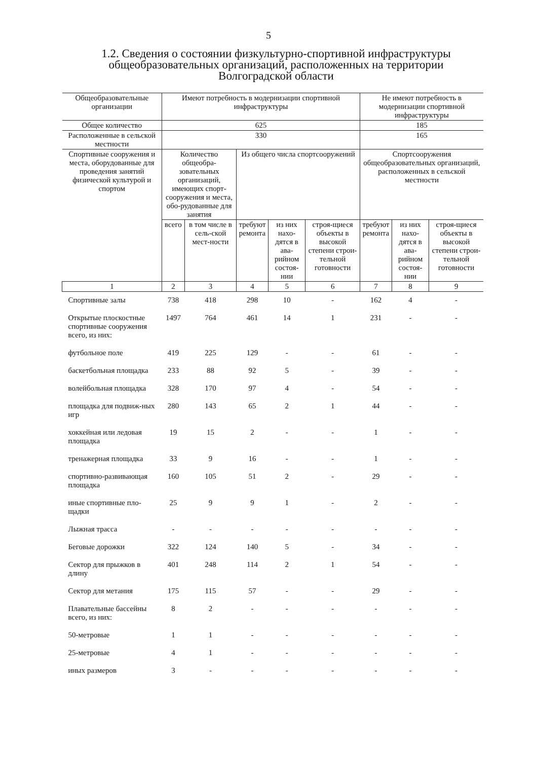5
1.2. Сведения о состоянии физкультурно-спортивной инфраструктуры общеобразовательных организаций, расположенных на территории Волгоградской области
| Общеобразовательные организации | Имеют потребность в модернизации спортивной инфраструктуры | | | | | Не имеют потребность в модернизации спортивной инфраструктуры | | |
| --- | --- | --- | --- | --- | --- | --- | --- | --- |
| Общее количество | 625 | | | | | 185 | | |
| Расположенные в сельской местности | 330 | | | | | 165 | | |
| Спортивные сооружения и места, оборудованные для проведения занятий физической культурой и спортом | Количество общеобра-зовательных организаций, имеющих спорт-сооружения и места, обо-рудованные для занятия | | Из общего числа спортсооружений | | | Спортсооружения общеобразовательных организаций, расположенных в сельской местности | | |
| | всего | в том числе в сель-ской мест-ности | требуют ремонта | из них нахо-дятся в ава-рийном состоя-нии | строя-щиеся объекты в высокой степени строи-тельной готовности | требуют ремонта | из них нахо-дятся в ава-рийном состоя-нии | строя-щиеся объекты в высокой степени строи-тельной готовности |
| 1 | 2 | 3 | 4 | 5 | 6 | 7 | 8 | 9 |
| Спортивные залы | 738 | 418 | 298 | 10 | - | 162 | 4 | - |
| Открытые плоскостные спортивные сооружения всего, из них: | 1497 | 764 | 461 | 14 | 1 | 231 | - | - |
| футбольное поле | 419 | 225 | 129 | - | - | 61 | - | - |
| баскетбольная площадка | 233 | 88 | 92 | 5 | - | 39 | - | - |
| волейбольная площадка | 328 | 170 | 97 | 4 | - | 54 | - | - |
| площадка для подвиж-ных игр | 280 | 143 | 65 | 2 | 1 | 44 | - | - |
| хоккейная или ледовая площадка | 19 | 15 | 2 | - | - | 1 | - | - |
| тренажерная площадка | 33 | 9 | 16 | - | - | 1 | - | - |
| спортивно-развивающая площадка | 160 | 105 | 51 | 2 | - | 29 | - | - |
| иные спортивные пло-щадки | 25 | 9 | 9 | 1 | - | 2 | - | - |
| Лыжная трасса | - | - | - | - | - | - | - | - |
| Беговые дорожки | 322 | 124 | 140 | 5 | - | 34 | - | - |
| Сектор для прыжков в длину | 401 | 248 | 114 | 2 | 1 | 54 | - | - |
| Сектор для метания | 175 | 115 | 57 | - | - | 29 | - | - |
| Плавательные бассейны всего, из них: | 8 | 2 | - | - | - | - | - | - |
| 50-метровые | 1 | 1 | - | - | - | - | - | - |
| 25-метровые | 4 | 1 | - | - | - | - | - | - |
| иных размеров | 3 | - | - | - | - | - | - | - |